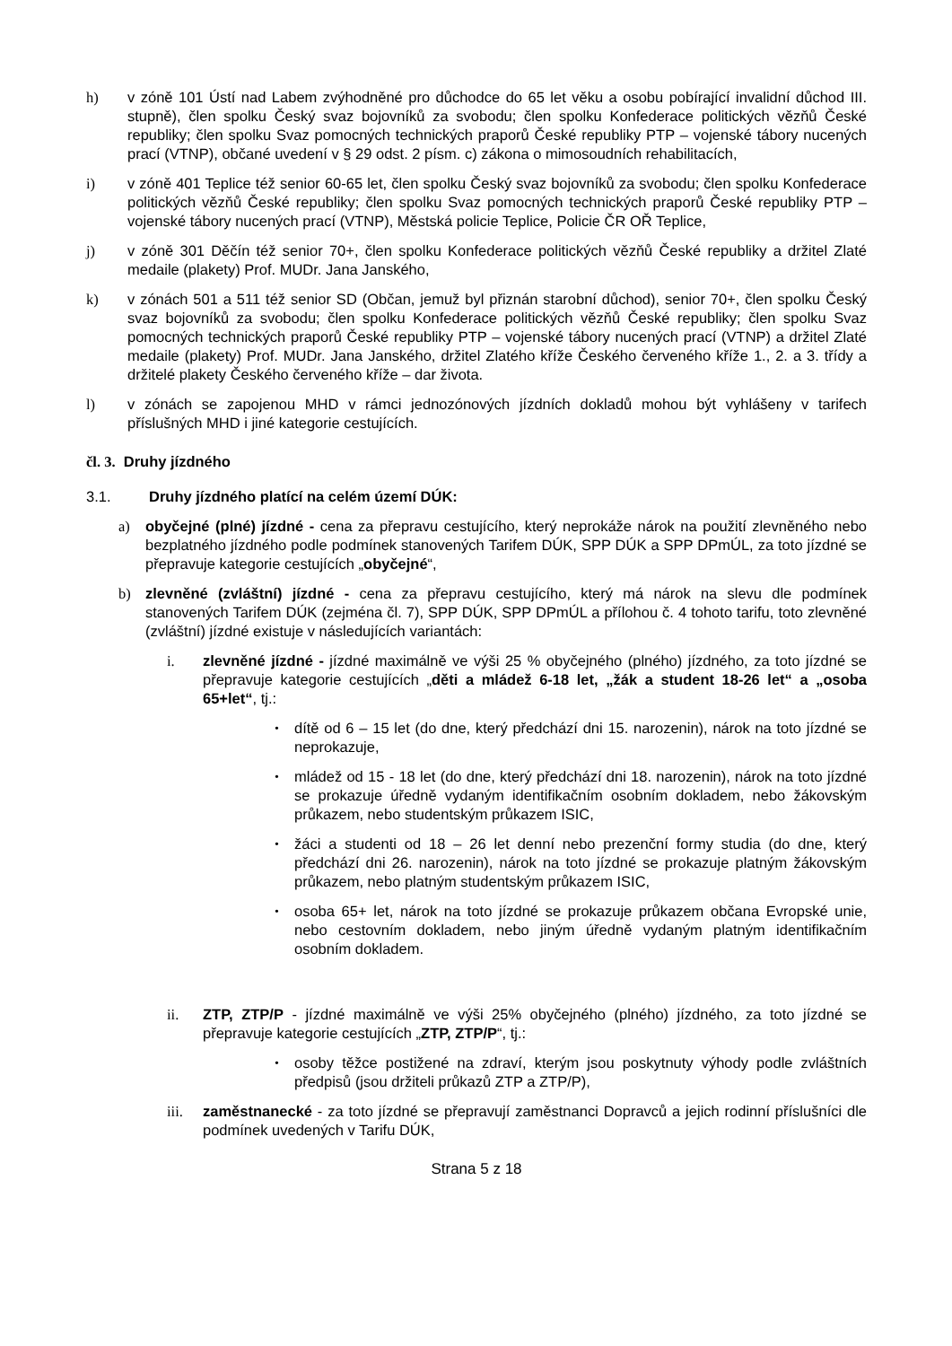h) v zóně 101 Ústí nad Labem zvýhodněné pro důchodce do 65 let věku a osobu pobírající invalidní důchod III. stupně), člen spolku Český svaz bojovníků za svobodu; člen spolku Konfederace politických vězňů České republiky; člen spolku Svaz pomocných technických praporů České republiky PTP – vojenské tábory nucených prací (VTNP), občané uvedení v § 29 odst. 2 písm. c) zákona o mimosoudních rehabilitacích,
i) v zóně 401 Teplice též senior 60-65 let, člen spolku Český svaz bojovníků za svobodu; člen spolku Konfederace politických vězňů České republiky; člen spolku Svaz pomocných technických praporů České republiky PTP – vojenské tábory nucených prací (VTNP), Městská policie Teplice, Policie ČR OŘ Teplice,
j) v zóně 301 Děčín též senior 70+, člen spolku Konfederace politických vězňů České republiky a držitel Zlaté medaile (plakety) Prof. MUDr. Jana Janského,
k) v zónách 501 a 511 též senior SD (Občan, jemuž byl přiznán starobní důchod), senior 70+, člen spolku Český svaz bojovníků za svobodu; člen spolku Konfederace politických vězňů České republiky; člen spolku Svaz pomocných technických praporů České republiky PTP – vojenské tábory nucených prací (VTNP) a držitel Zlaté medaile (plakety) Prof. MUDr. Jana Janského, držitel Zlatého kříže Českého červeného kříže 1., 2. a 3. třídy a držitelé plakety Českého červeného kříže – dar života.
l) v zónách se zapojenou MHD v rámci jednozónových jízdních dokladů mohou být vyhlášeny v tarifech příslušných MHD i jiné kategorie cestujících.
čl. 3. Druhy jízdného
3.1. Druhy jízdného platící na celém území DÚK:
a) obyčejné (plné) jízdné - cena za přepravu cestujícího, který neprokáže nárok na použití zlevněného nebo bezplatného jízdného podle podmínek stanovených Tarifem DÚK, SPP DÚK a SPP DPmÚL, za toto jízdné se přepravuje kategorie cestujících „obyčejné“,
b) zlevněné (zvláštní) jízdné - cena za přepravu cestujícího, který má nárok na slevu dle podmínek stanovených Tarifem DÚK (zejména čl. 7), SPP DÚK, SPP DPmÚL a přílohou č. 4 tohoto tarifu, toto zlevněné (zvláštní) jízdné existuje v následujících variantách:
i. zlevněné jízdné - jízdné maximálně ve výši 25 % obyčejného (plného) jízdného, za toto jízdné se přepravuje kategorie cestujících „děti a mládež 6-18 let, „žák a student 18-26 let“ a „osoba 65+let“, tj.:
• dítě od 6 – 15 let (do dne, který předchází dni 15. narozenin), nárok na toto jízdné se neprokazuje,
• mládež od 15 - 18 let (do dne, který předchází dni 18. narozenin), nárok na toto jízdné se prokazuje úředně vydaným identifikačním osobním dokladem, nebo žákovským průkazem, nebo studentským průkazem ISIC,
• žáci a studenti od 18 – 26 let denní nebo prezenční formy studia (do dne, který předchází dni 26. narozenin), nárok na toto jízdné se prokazuje platným žákovským průkazem, nebo platným studentským průkazem ISIC,
• osoba 65+ let, nárok na toto jízdné se prokazuje průkazem občana Evropské unie, nebo cestovním dokladem, nebo jiným úředně vydaným platným identifikačním osobním dokladem.
ii. ZTP, ZTP/P - jízdné maximálně ve výši 25% obyčejného (plného) jízdného, za toto jízdné se přepravuje kategorie cestujících „ZTP, ZTP/P“, tj.:
• osoby těžce postižené na zdraví, kterým jsou poskytnuty výhody podle zvláštních předpisů (jsou držiteli průkazů ZTP a ZTP/P),
iii. zaměstnanecké - za toto jízdné se přepravují zaměstnanci Dopravců a jejich rodinní příslušníci dle podmínek uvedených v Tarifu DÚK,
Strana 5 z 18